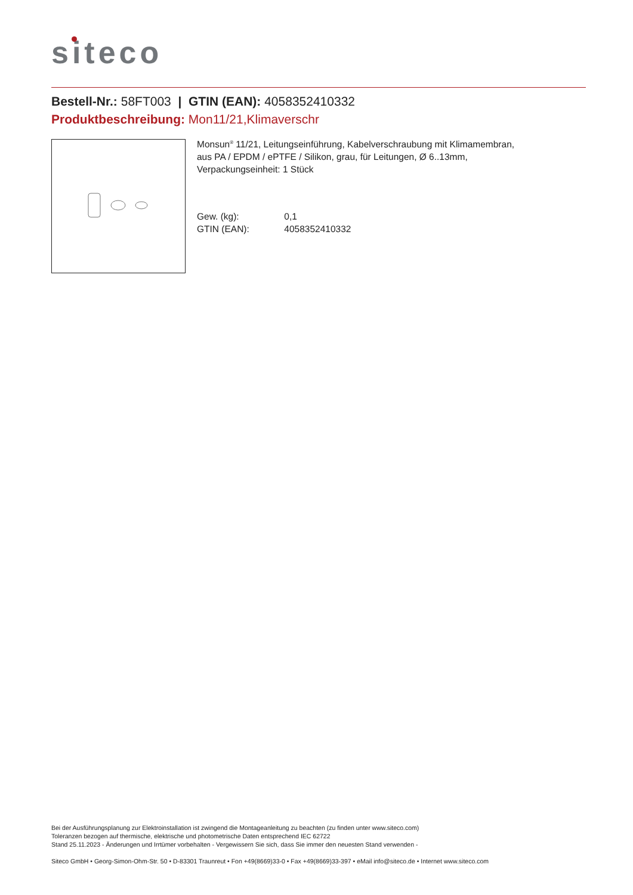siteco
Bestell-Nr.: 58FT003 | GTIN (EAN): 4058352410332
Produktbeschreibung: Mon11/21,Klimaverschr
Monsun<sup>®</sup> 11/21, Leitungseinführung, Kabelverschraubung mit Klimamembran,
aus PA / EPDM / ePTFE / Silikon, grau, für Leitungen, Ø 6..13mm,
Verpackungseinheit: 1 Stück
Gew. (kg): 0,1
GTIN (EAN): 4058352410332
Bei der Ausführungsplanung zur Elektroinstallation ist zwingend die Montageanleitung zu beachten (zu finden unter www.siteco.com)
Toleranzen bezogen auf thermische, elektrische und photometrische Daten entsprechend IEC 62722
Stand 25.11.2023 - Änderungen und Irrtümer vorbehalten - Vergewissern Sie sich, dass Sie immer den neuesten Stand verwenden -
Siteco GmbH • Georg-Simon-Ohm-Str. 50 • D-83301 Traunreut • Fon +49(8669)33-0 • Fax +49(8669)33-397 • eMail info@siteco.de • Internet www.siteco.com